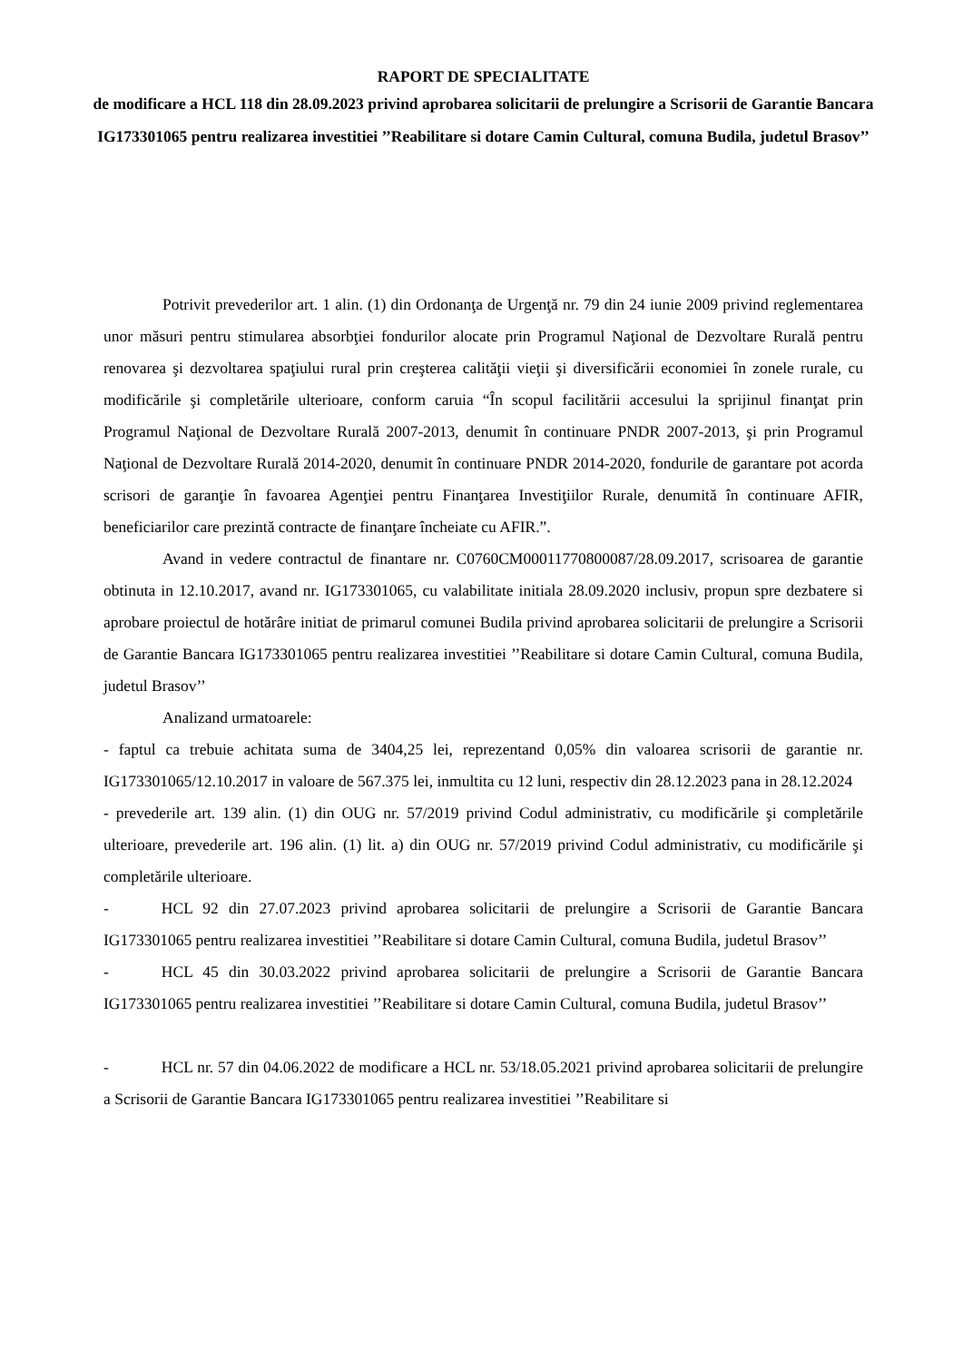RAPORT DE SPECIALITATE
de modificare a HCL 118 din 28.09.2023 privind aprobarea solicitarii de prelungire a Scrisorii de Garantie Bancara IG173301065 pentru realizarea investitiei ’’Reabilitare si dotare Camin Cultural, comuna Budila, judetul Brasov’’
Potrivit prevederilor art. 1 alin. (1) din Ordonanţa de Urgenţă nr. 79 din 24 iunie 2009 privind reglementarea unor măsuri pentru stimularea absorbţiei fondurilor alocate prin Programul Naţional de Dezvoltare Rurală pentru renovarea şi dezvoltarea spaţiului rural prin creşterea calităţii vieţii şi diversificării economiei în zonele rurale, cu modificările şi completările ulterioare, conform caruia “În scopul facilitării accesului la sprijinul finanţat prin Programul Naţional de Dezvoltare Rurală 2007-2013, denumit în continuare PNDR 2007-2013, şi prin Programul Naţional de Dezvoltare Rurală 2014-2020, denumit în continuare PNDR 2014-2020, fondurile de garantare pot acorda scrisori de garanţie în favoarea Agenţiei pentru Finanţarea Investiţiilor Rurale, denumită în continuare AFIR, beneficiarilor care prezintă contracte de finanţare încheiate cu AFIR.”.
Avand in vedere contractul de finantare nr. C0760CM00011770800087/28.09.2017, scrisoarea de garantie obtinuta in 12.10.2017, avand nr. IG173301065, cu valabilitate initiala 28.09.2020 inclusiv, propun spre dezbatere si aprobare proiectul de hotărâre initiat de primarul comunei Budila privind aprobarea solicitarii de prelungire a Scrisorii de Garantie Bancara IG173301065 pentru realizarea investitiei ’’Reabilitare si dotare Camin Cultural, comuna Budila, judetul Brasov’’
Analizand urmatoarele:
- faptul ca trebuie achitata suma de 3404,25 lei, reprezentand 0,05% din valoarea scrisorii de garantie nr. IG173301065/12.10.2017 in valoare de 567.375 lei, inmultita cu 12 luni, respectiv din 28.12.2023 pana in 28.12.2024
- prevederile art. 139 alin. (1) din OUG nr. 57/2019 privind Codul administrativ, cu modificările şi completările ulterioare, prevederile art. 196 alin. (1) lit. a) din OUG nr. 57/2019 privind Codul administrativ, cu modificările şi completările ulterioare.
- HCL 92 din 27.07.2023 privind aprobarea solicitarii de prelungire a Scrisorii de Garantie Bancara IG173301065 pentru realizarea investitiei ’’Reabilitare si dotare Camin Cultural, comuna Budila, judetul Brasov’’
- HCL 45 din 30.03.2022 privind aprobarea solicitarii de prelungire a Scrisorii de Garantie Bancara IG173301065 pentru realizarea investitiei ’’Reabilitare si dotare Camin Cultural, comuna Budila, judetul Brasov’’
- HCL nr. 57 din 04.06.2022 de modificare a HCL nr. 53/18.05.2021 privind aprobarea solicitarii de prelungire a Scrisorii de Garantie Bancara IG173301065 pentru realizarea investitiei ’’Reabilitare si